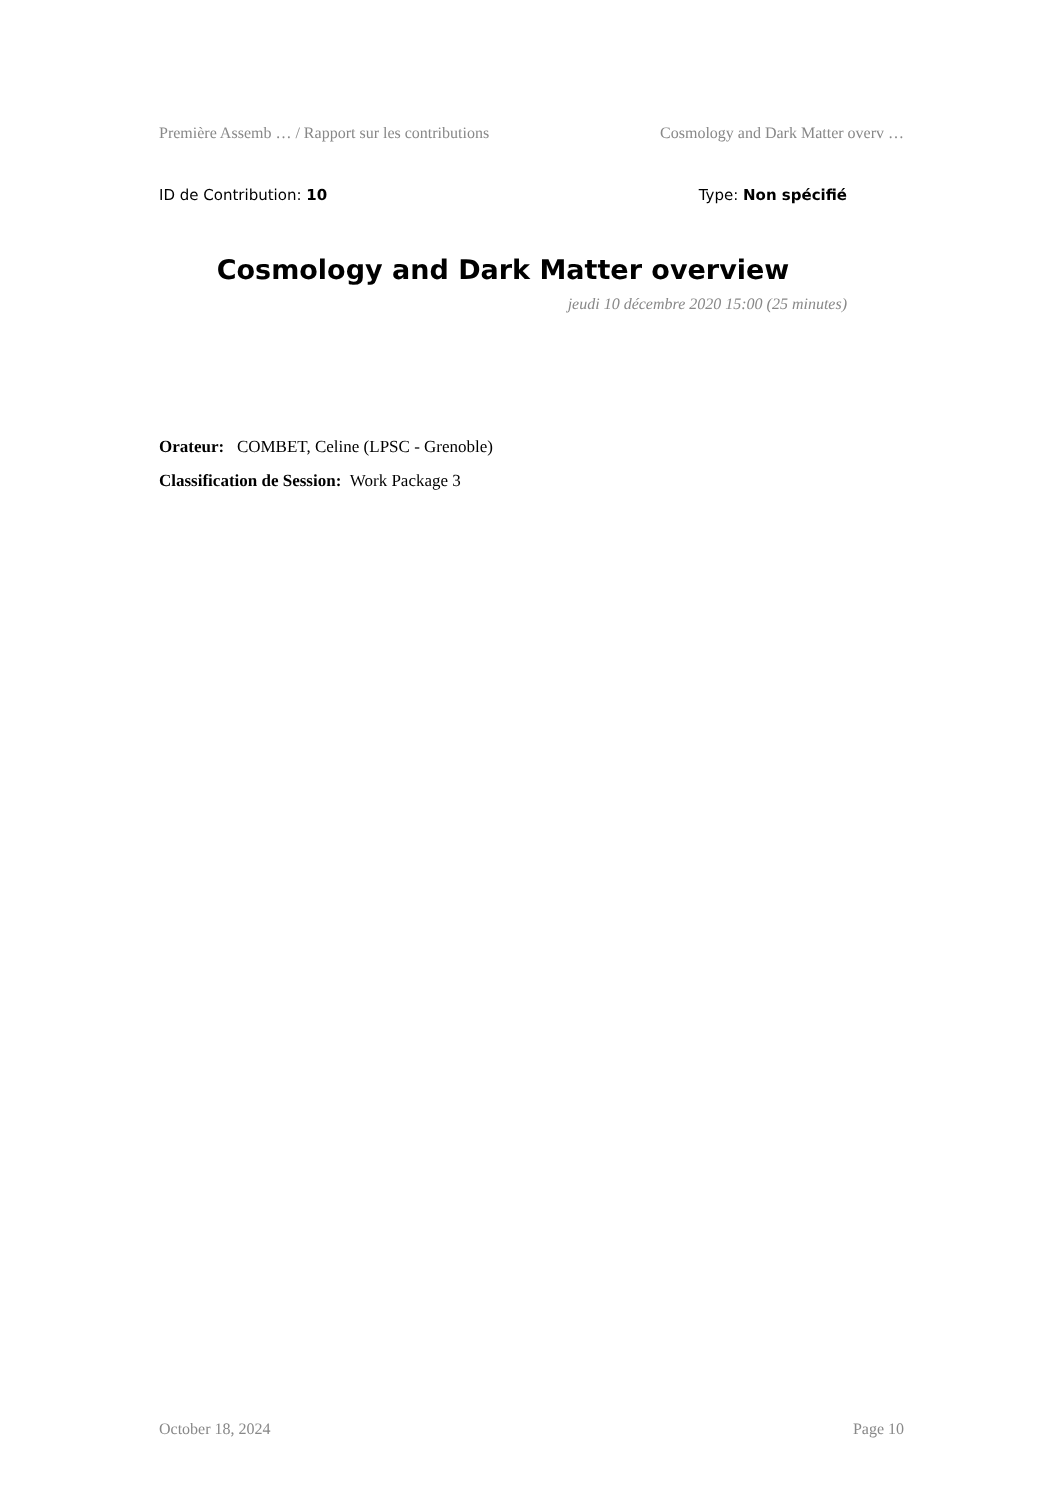Première Assemb … / Rapport sur les contributions Cosmology and Dark Matter overv …
ID de Contribution: 10 Type: Non spécifié
Cosmology and Dark Matter overview
jeudi 10 décembre 2020 15:00 (25 minutes)
Orateur: COMBET, Celine (LPSC - Grenoble)
Classification de Session: Work Package 3
October 18, 2024 Page 10